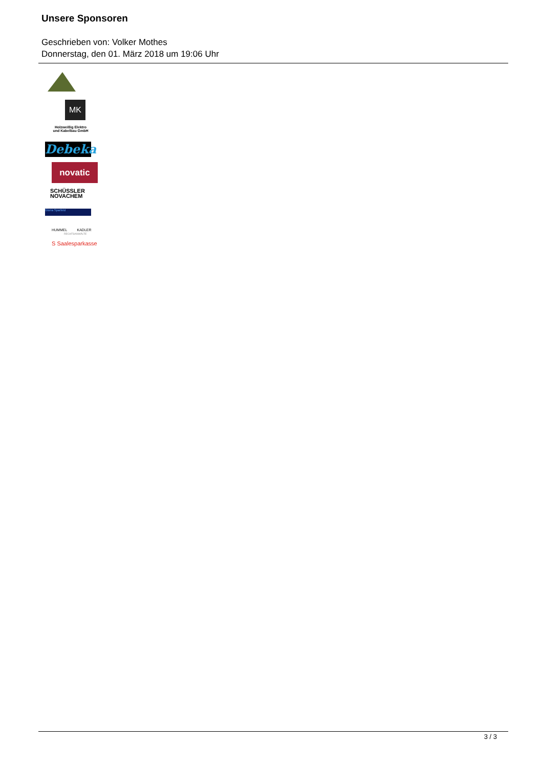Unsere Sponsoren
Geschrieben von: Volker Mothes
Donnerstag, den 01. März 2018 um 19:06 Uhr
MK
Holzweißig Elektro
und Kabelbau GmbH
Debeka
novatic
SCHÜSSLER
NOVACHEM
Gloria Sparfeld
HUMMEL KADLER
RECHTSANWÄLTE
S Saalesparkasse
3 / 3